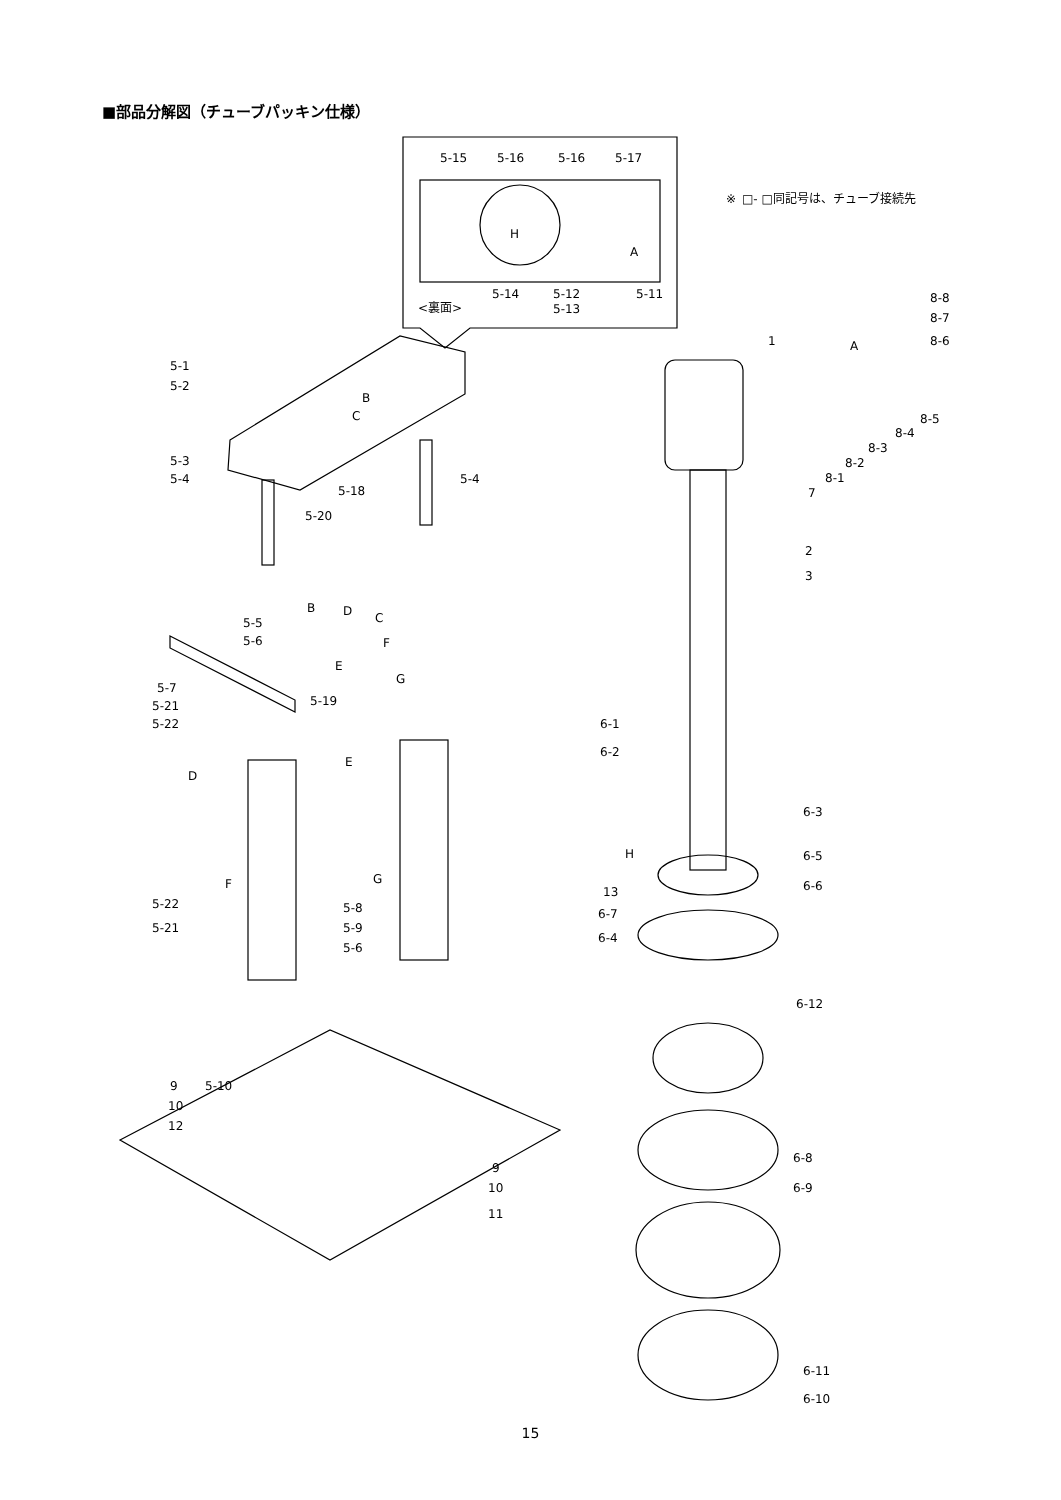■部品分解図（チューブパッキン仕様）
5-15
5-16
5-16
5-17
※
□- □同記号は、チューブ接続先
H
A
5-14
5-12
5-13
5-11
<裏面>
8-8
8-7
8-6
1
A
5-1
5-2
B
C
8-5
8-4
8-3
8-2
8-1
7
5-3
5-4
5-4
5-18
5-20
2
3
B
D
C
F
5-5
5-6
E
G
5-7
5-19
5-21
5-22
6-1
6-2
D
E
6-3
H
6-5
6-6
13
6-7
F
G
5-22
5-21
5-8
5-9
5-6
6-4
6-12
5-10
9
10
12
6-8
9
10
6-9
11
6-11
6-10
15